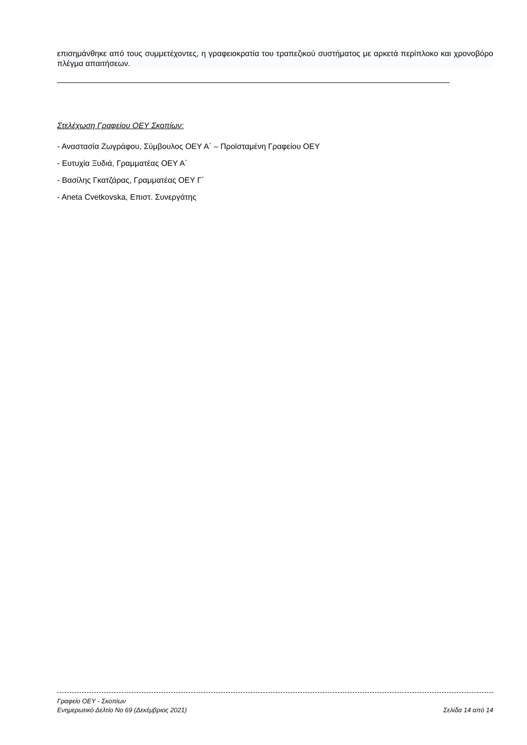επισημάνθηκε από τους συμμετέχοντες, η γραφειοκρατία του τραπεζικού συστήματος με αρκετά περίπλοκο και χρονοβόρο πλέγμα απαιτήσεων.
Στελέχωση Γραφείου ΟΕΥ Σκοπίων:
- Αναστασία Ζωγράφου, Σύμβουλος ΟΕΥ Α΄ – Προϊσταμένη Γραφείου ΟΕΥ
- Ευτυχία Ξυδιά, Γραμματέας ΟΕΥ Α΄
- Βασίλης Γκατζάρας, Γραμματέας ΟΕΥ Γ΄
- Aneta Cvetkovska, Επιστ. Συνεργάτης
Γραφείο ΟΕΥ - Σκοπίων
Ενημερωτικό Δελτίο Νο 69 (Δεκέμβριος 2021) Σελίδα 14 από 14